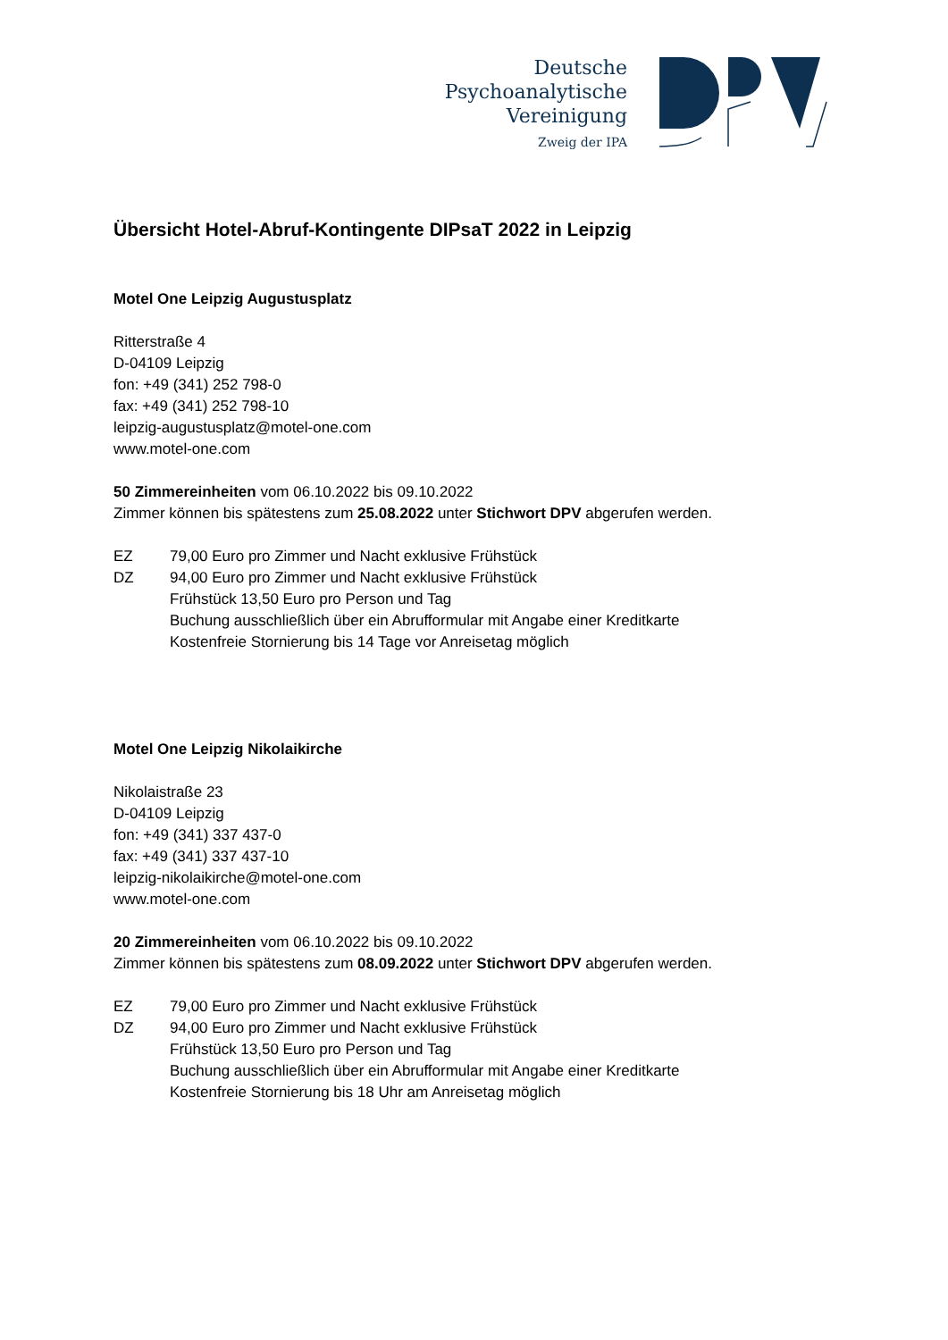Deutsche
Psychoanalytische
Vereinigung
Zweig der IPA
Übersicht Hotel-Abruf-Kontingente DIPsaT 2022 in Leipzig
Motel One Leipzig Augustusplatz
Ritterstraße 4
D-04109 Leipzig
fon: +49 (341) 252 798-0
fax: +49 (341) 252 798-10
leipzig-augustusplatz@motel-one.com
www.motel-one.com
50 Zimmereinheiten vom 06.10.2022 bis 09.10.2022
Zimmer können bis spätestens zum 25.08.2022 unter Stichwort DPV abgerufen werden.
EZ 79,00 Euro pro Zimmer und Nacht exklusive Frühstück
DZ 94,00 Euro pro Zimmer und Nacht exklusive Frühstück
Frühstück 13,50 Euro pro Person und Tag
Buchung ausschließlich über ein Abrufformular mit Angabe einer Kreditkarte
Kostenfreie Stornierung bis 14 Tage vor Anreisetag möglich
Motel One Leipzig Nikolaikirche
Nikolaistraße 23
D-04109 Leipzig
fon: +49 (341) 337 437-0
fax: +49 (341) 337 437-10
leipzig-nikolaikirche@motel-one.com
www.motel-one.com
20 Zimmereinheiten vom 06.10.2022 bis 09.10.2022
Zimmer können bis spätestens zum 08.09.2022 unter Stichwort DPV abgerufen werden.
EZ 79,00 Euro pro Zimmer und Nacht exklusive Frühstück
DZ 94,00 Euro pro Zimmer und Nacht exklusive Frühstück
Frühstück 13,50 Euro pro Person und Tag
Buchung ausschließlich über ein Abrufformular mit Angabe einer Kreditkarte
Kostenfreie Stornierung bis 18 Uhr am Anreisetag möglich